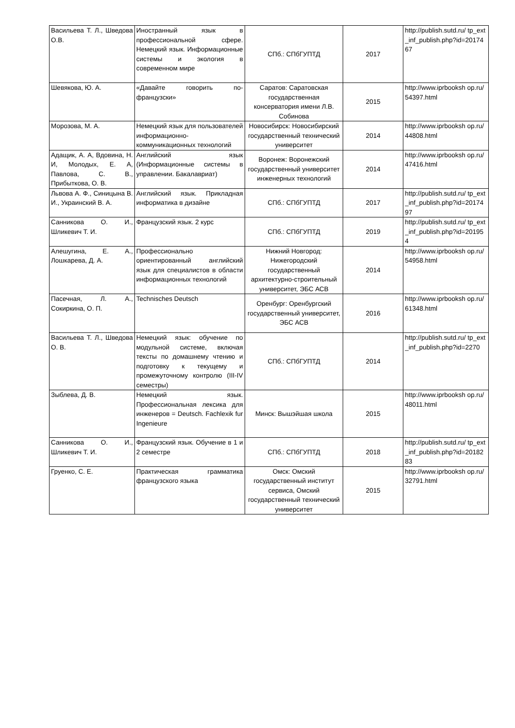| Васильева Т. Л., Шведова О.В. | Иностранный язык в профессиональной сфере. Немецкий язык. Информационные системы и экология в современном мире | СПб.: СПбГУПТД | 2017 | http://publish.sutd.ru/ tp_ext_inf_publish.php?id=2017467 |
| Шевякова, Ю. А. | «Давайте говорить по-французски» | Саратов: Саратовская государственная консерватория имени Л.В. Собинова | 2015 | http://www.iprbooksh op.ru/54397.html |
| Морозова, М. А. | Немецкий язык для пользователей информационно-коммуникационных технологий | Новосибирск: Новосибирский государственный технический университет | 2014 | http://www.iprbooksh op.ru/44808.html |
| Адащик, А. А, Вдовина, Н. И, Молодых, Е. А, Павлова, С. В., Прибыткова, О. В. | Английский язык (Информационные системы в управлении. Бакалавриат) | Воронеж: Воронежский государственный университет инженерных технологий | 2014 | http://www.iprbooksh op.ru/47416.html |
| Львова А. Ф., Синицына В. И., Украинский В. А. | Английский язык. Прикладная информатика в дизайне | СПб.: СПбГУПТД | 2017 | http://publish.sutd.ru/ tp_ext_inf_publish.php?id=2017497 |
| Санникова О. И., Шликевич Т. И. | Французский язык. 2 курс | СПб.: СПбГУПТД | 2019 | http://publish.sutd.ru/ tp_ext_inf_publish.php?id=201954 |
| Алешугина, Е. А., Лошкарева, Д. А. | Профессионально ориентированный английский язык для специалистов в области информационных технологий | Нижний Новгород: Нижегородский государственный архитектурно-строительный университет, ЭБС АСВ | 2014 | http://www.iprbooksh op.ru/54958.html |
| Пасечная, Л. А., Сокиркина, О. П. | Technisches Deutsch | Оренбург: Оренбургский государственный университет, ЭБС АСВ | 2016 | http://www.iprbooksh op.ru/61348.html |
| Васильева Т. Л., Шведова О. В. | Немецкий язык: обучение по модульной системе, включая тексты по домашнему чтению и подготовку к текущему и промежуточному контролю (III-IV семестры) | СПб.: СПбГУПТД | 2014 | http://publish.sutd.ru/ tp_ext_inf_publish.php?id=2270 |
| Зыблева, Д. В. | Немецкий язык. Профессиональная лексика для инженеров = Deutsch. Fachlexik fur Ingenieure | Минск: Вышэйшая школа | 2015 | http://www.iprbooksh op.ru/48011.html |
| Санникова О. И., Шликевич Т. И. | Французский язык. Обучение в 1 и 2 семестре | СПб.: СПбГУПТД | 2018 | http://publish.sutd.ru/ tp_ext_inf_publish.php?id=2018283 |
| Груенко, С. Е. | Практическая грамматика французского языка | Омск: Омский государственный институт сервиса, Омский государственный технический университет | 2015 | http://www.iprbooksh op.ru/32791.html |